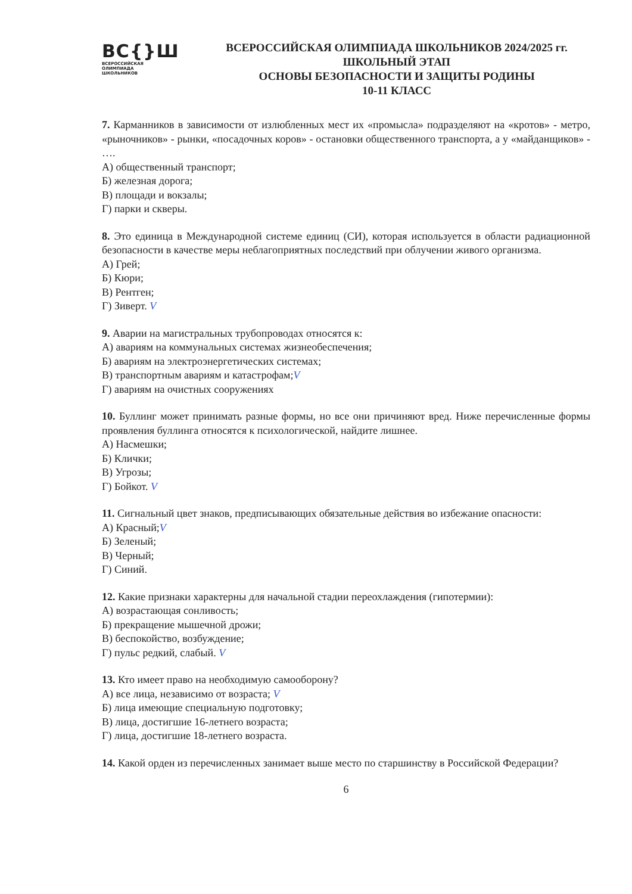ВС{}Ш
ВСЕРОССИЙСКАЯ
ОЛИМПИАДА
ШКОЛЬНИКОВ
ВСЕРОССИЙСКАЯ ОЛИМПИАДА ШКОЛЬНИКОВ 2024/2025 гг.
ШКОЛЬНЫЙ ЭТАП
ОСНОВЫ БЕЗОПАСНОСТИ И ЗАЩИТЫ РОДИНЫ
10-11 КЛАСС
7. Карманников в зависимости от излюбленных мест их «промысла» подразделяют на «кротов» - метро, «рыночников» - рынки, «посадочных коров» - остановки общественного транспорта, а у «майданщиков» - ….
А) общественный транспорт;
Б) железная дорога;
В) площади и вокзалы;
Г) парки и скверы.
8. Это единица в Международной системе единиц (СИ), которая используется в области радиационной безопасности в качестве меры неблагоприятных последствий при облучении живого организма.
А) Грей;
Б) Кюри;
В) Рентген;
Г) Зиверт. V
9. Аварии на магистральных трубопроводах относятся к:
А) авариям на коммунальных системах жизнеобеспечения;
Б) авариям на электроэнергетических системах;
В) транспортным авариям и катастрофам;V
Г) авариям на очистных сооружениях
10. Буллинг может принимать разные формы, но все они причиняют вред. Ниже перечисленные формы проявления буллинга относятся к психологической, найдите лишнее.
А) Насмешки;
Б) Клички;
В) Угрозы;
Г) Бойкот. V
11. Сигнальный цвет знаков, предписывающих обязательные действия во избежание опасности:
А) Красный;V
Б) Зеленый;
В) Черный;
Г) Синий.
12. Какие признаки характерны для начальной стадии переохлаждения (гипотермии):
А) возрастающая сонливость;
Б) прекращение мышечной дрожи;
В) беспокойство, возбуждение;
Г) пульс редкий, слабый. V
13. Кто имеет право на необходимую самооборону?
А) все лица, независимо от возраста; V
Б) лица имеющие специальную подготовку;
В) лица, достигшие 16-летнего возраста;
Г) лица, достигшие 18-летнего возраста.
14. Какой орден из перечисленных занимает выше место по старшинству в Российской Федерации?
6